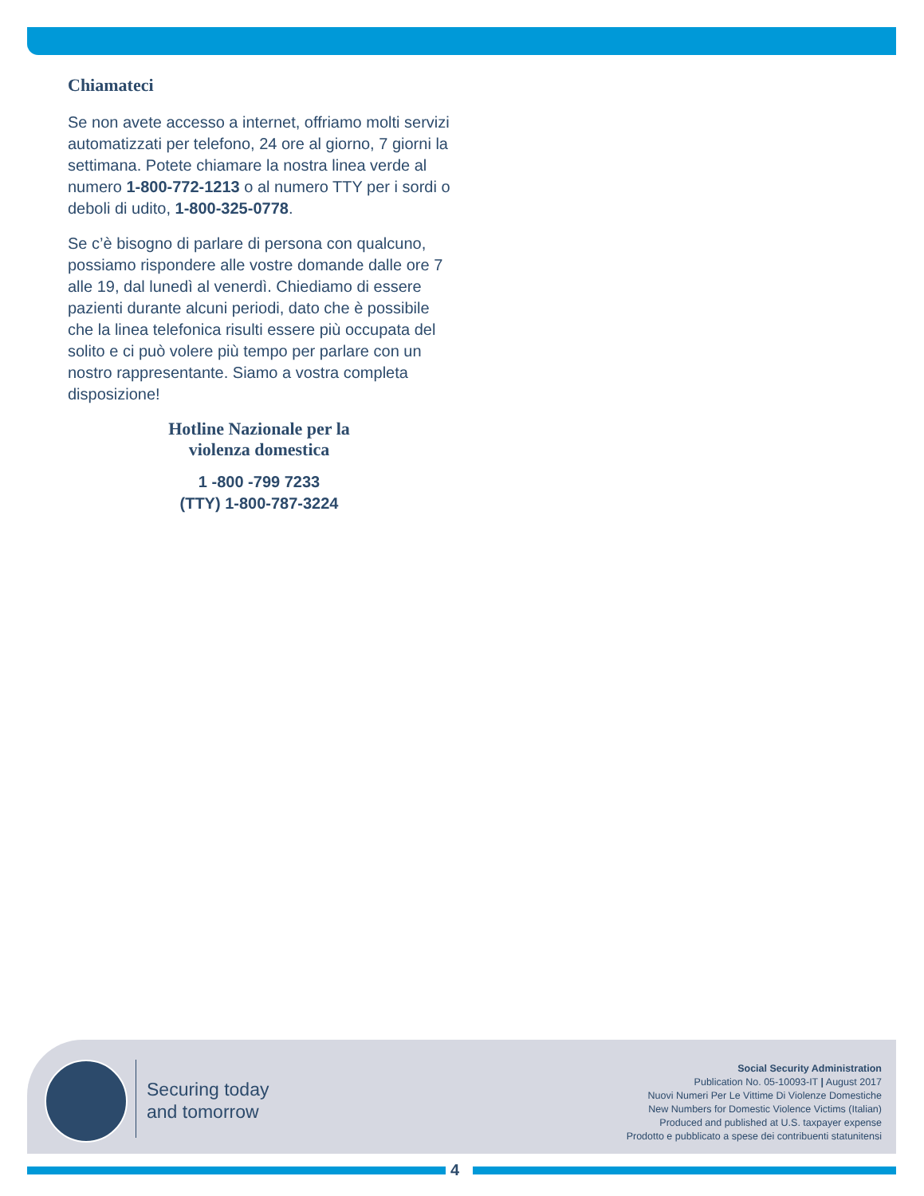Chiamateci
Se non avete accesso a internet, offriamo molti servizi automatizzati per telefono, 24 ore al giorno, 7 giorni la settimana. Potete chiamare la nostra linea verde al numero 1-800-772-1213 o al numero TTY per i sordi o deboli di udito, 1-800-325-0778.
Se c’è bisogno di parlare di persona con qualcuno, possiamo rispondere alle vostre domande dalle ore 7 alle 19, dal lunedì al venerdì. Chiediamo di essere pazienti durante alcuni periodi, dato che è possibile che la linea telefonica risulti essere più occupata del solito e ci può volere più tempo per parlare con un nostro rappresentante. Siamo a vostra completa disposizione!
Hotline Nazionale per la
violenza domestica
1 -800 -799 7233
(TTY) 1-800-787-3224
Securing today
and tomorrow
Social Security Administration
Publication No. 05-10093-IT | August 2017
Nuovi Numeri Per Le Vittime Di Violenze Domestiche
New Numbers for Domestic Violence Victims (Italian)
Produced and published at U.S. taxpayer expense
Prodotto e pubblicato a spese dei contribuenti statunitensi
4